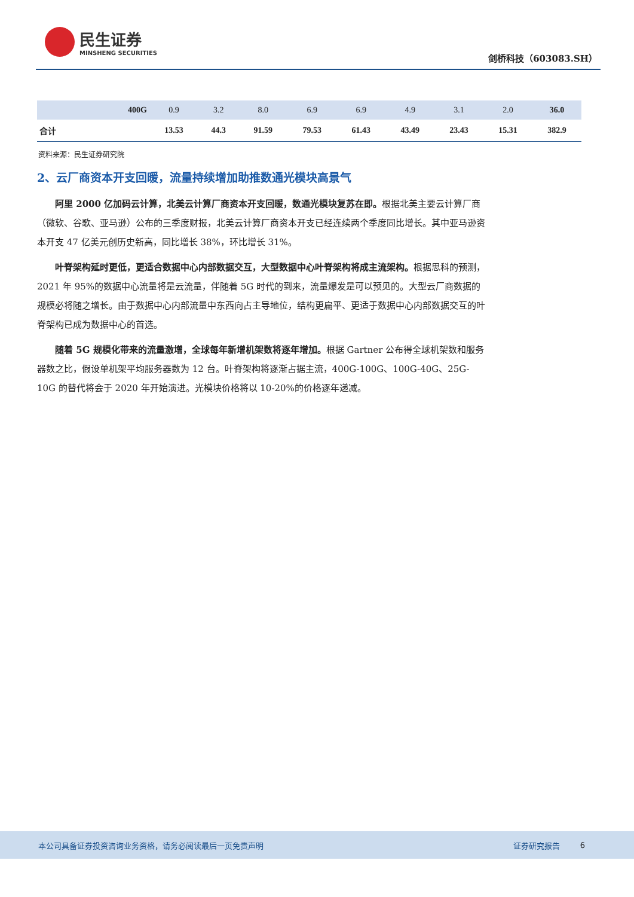民生证券
MINSHENG SECURITIES
剑桥科技（603083.SH）
| 400G | 0.9 | 3.2 | 8.0 | 6.9 | 6.9 | 4.9 | 3.1 | 2.0 | 36.0 |
| 合计 | 13.53 | 44.3 | 91.59 | 79.53 | 61.43 | 43.49 | 23.43 | 15.31 | 382.9 |
资料来源：民生证券研究院
2、云厂商资本开支回暖，流量持续增加助推数通光模块高景气
阿里 2000 亿加码云计算，北美云计算厂商资本开支回暖，数通光模块复苏在即。根据北美主要云计算厂商（微软、谷歌、亚马逊）公布的三季度财报，北美云计算厂商资本开支已经连续两个季度同比增长。其中亚马逊资本开支 47 亿美元创历史新高，同比增长 38%，环比增长 31%。
叶脊架构延时更低，更适合数据中心内部数据交互，大型数据中心叶脊架构将成主流架构。根据思科的预测，2021 年 95%的数据中心流量将是云流量，伴随着 5G 时代的到来，流量爆发是可以预见的。大型云厂商数据的规模必将随之增长。由于数据中心内部流量中东西向占主导地位，结构更扁平、更适于数据中心内部数据交互的叶脊架构已成为数据中心的首选。
随着 5G 规模化带来的流量激增，全球每年新增机架数将逐年增加。根据 Gartner 公布得全球机架数和服务器数之比，假设单机架平均服务器数为 12 台。叶脊架构将逐渐占据主流，400G-100G、100G-40G、25G-10G 的替代将会于 2020 年开始演进。光模块价格将以 10-20%的价格逐年递减。
本公司具备证券投资咨询业务资格，请务必阅读最后一页免责声明 证券研究报告 6